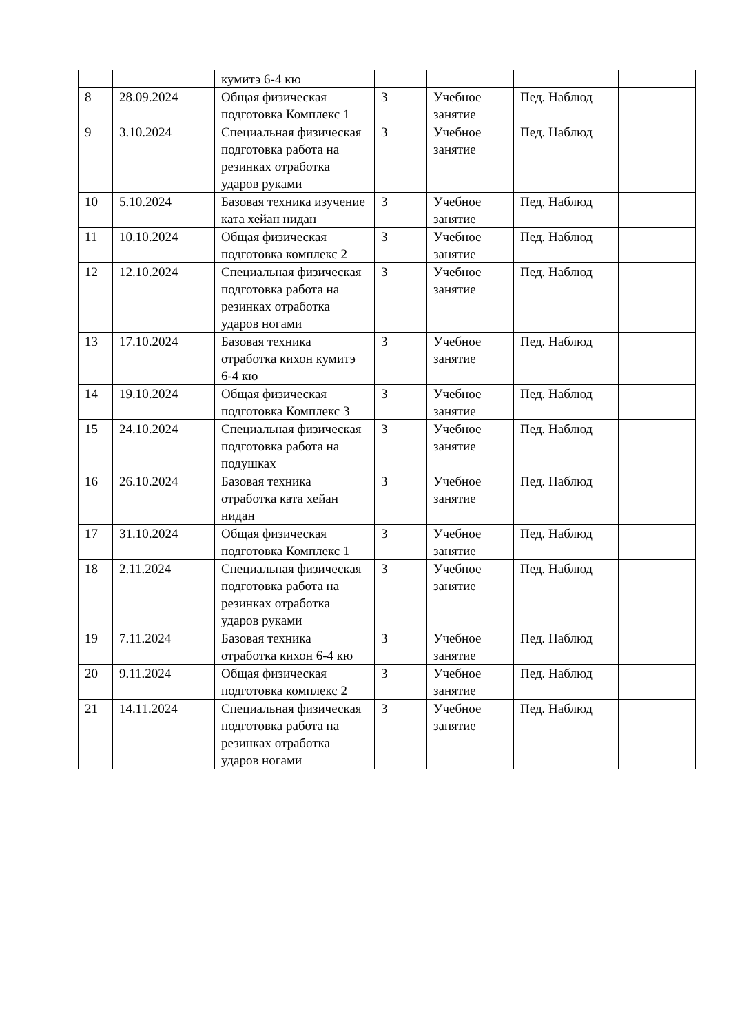| | | кумитэ 6-4 кю | | | | |
| 8 | 28.09.2024 | Общая физическая подготовка Комплекс 1 | 3 | Учебное занятие | Пед. Наблюд | |
| 9 | 3.10.2024 | Специальная физическая подготовка работа на резинках отработка ударов руками | 3 | Учебное занятие | Пед. Наблюд | |
| 10 | 5.10.2024 | Базовая техника изучение ката хейан нидан | 3 | Учебное занятие | Пед. Наблюд | |
| 11 | 10.10.2024 | Общая физическая подготовка комплекс 2 | 3 | Учебное занятие | Пед. Наблюд | |
| 12 | 12.10.2024 | Специальная физическая подготовка работа на резинках отработка ударов ногами | 3 | Учебное занятие | Пед. Наблюд | |
| 13 | 17.10.2024 | Базовая техника отработка кихон кумитэ 6-4 кю | 3 | Учебное занятие | Пед. Наблюд | |
| 14 | 19.10.2024 | Общая физическая подготовка Комплекс 3 | 3 | Учебное занятие | Пед. Наблюд | |
| 15 | 24.10.2024 | Специальная физическая подготовка работа на подушках | 3 | Учебное занятие | Пед. Наблюд | |
| 16 | 26.10.2024 | Базовая техника отработка ката хейан нидан | 3 | Учебное занятие | Пед. Наблюд | |
| 17 | 31.10.2024 | Общая физическая подготовка Комплекс 1 | 3 | Учебное занятие | Пед. Наблюд | |
| 18 | 2.11.2024 | Специальная физическая подготовка работа на резинках отработка ударов руками | 3 | Учебное занятие | Пед. Наблюд | |
| 19 | 7.11.2024 | Базовая техника отработка кихон 6-4 кю | 3 | Учебное занятие | Пед. Наблюд | |
| 20 | 9.11.2024 | Общая физическая подготовка комплекс 2 | 3 | Учебное занятие | Пед. Наблюд | |
| 21 | 14.11.2024 | Специальная физическая подготовка работа на резинках отработка ударов ногами | 3 | Учебное занятие | Пед. Наблюд | |